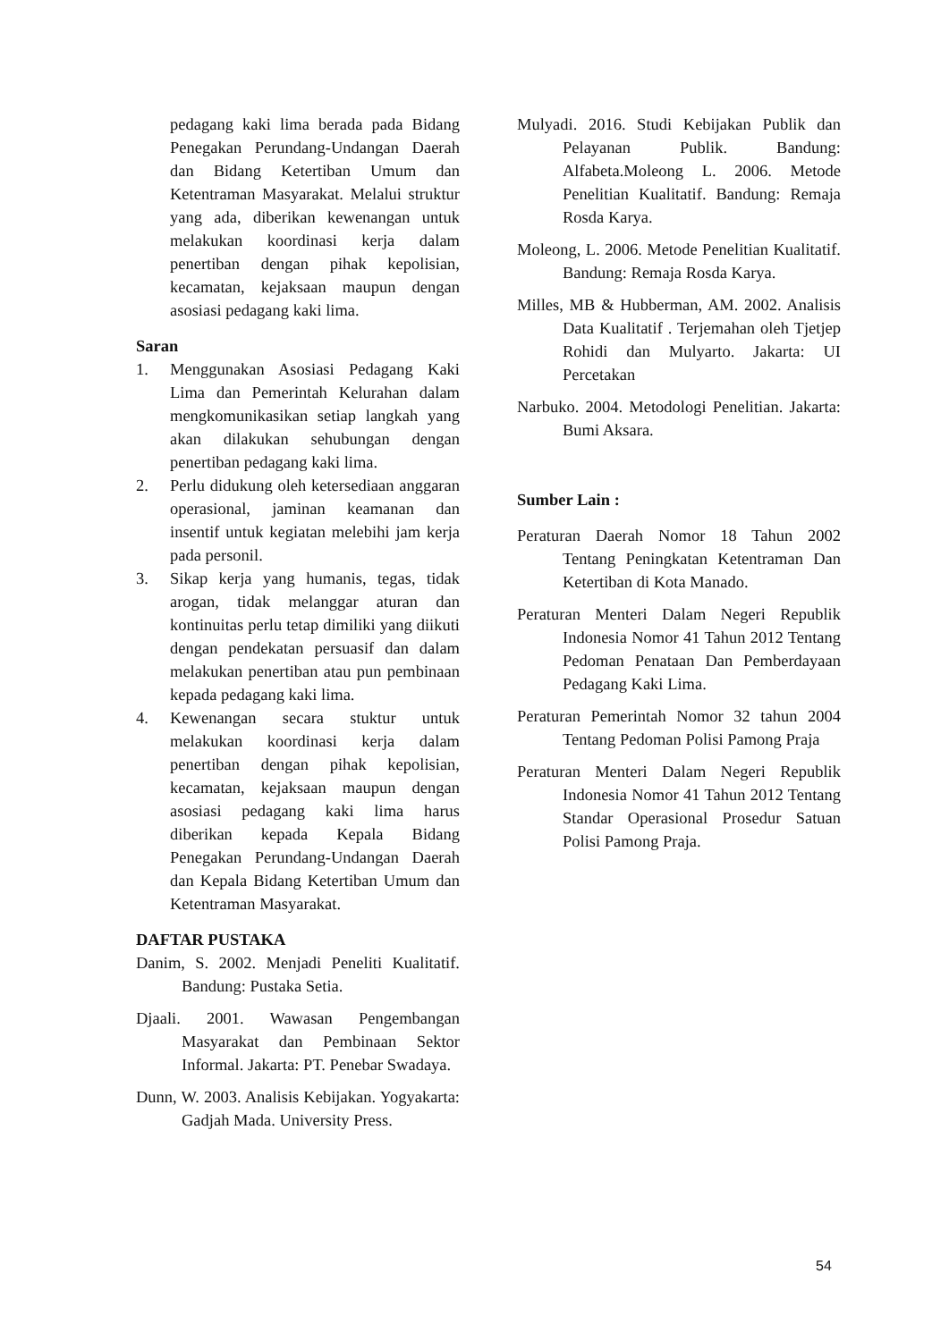pedagang kaki lima berada pada Bidang Penegakan Perundang-Undangan Daerah dan Bidang Ketertiban Umum dan Ketentraman Masyarakat. Melalui struktur yang ada, diberikan kewenangan untuk melakukan koordinasi kerja dalam penertiban dengan pihak kepolisian, kecamatan, kejaksaan maupun dengan asosiasi pedagang kaki lima.
Saran
1. Menggunakan Asosiasi Pedagang Kaki Lima dan Pemerintah Kelurahan dalam mengkomunikasikan setiap langkah yang akan dilakukan sehubungan dengan penertiban pedagang kaki lima.
2. Perlu didukung oleh ketersediaan anggaran operasional, jaminan keamanan dan insentif untuk kegiatan melebihi jam kerja pada personil.
3. Sikap kerja yang humanis, tegas, tidak arogan, tidak melanggar aturan dan kontinuitas perlu tetap dimiliki yang diikuti dengan pendekatan persuasif dan dalam melakukan penertiban atau pun pembinaan kepada pedagang kaki lima.
4. Kewenangan secara stuktur untuk melakukan koordinasi kerja dalam penertiban dengan pihak kepolisian, kecamatan, kejaksaan maupun dengan asosiasi pedagang kaki lima harus diberikan kepada Kepala Bidang Penegakan Perundang-Undangan Daerah dan Kepala Bidang Ketertiban Umum dan Ketentraman Masyarakat.
DAFTAR PUSTAKA
Danim, S. 2002. Menjadi Peneliti Kualitatif. Bandung: Pustaka Setia.
Djaali. 2001. Wawasan Pengembangan Masyarakat dan Pembinaan Sektor Informal. Jakarta: PT. Penebar Swadaya.
Dunn, W. 2003. Analisis Kebijakan. Yogyakarta: Gadjah Mada. University Press.
Mulyadi. 2016. Studi Kebijakan Publik dan Pelayanan Publik. Bandung: Alfabeta.Moleong L. 2006. Metode Penelitian Kualitatif. Bandung: Remaja Rosda Karya.
Moleong, L. 2006. Metode Penelitian Kualitatif. Bandung: Remaja Rosda Karya.
Milles, MB & Hubberman, AM. 2002. Analisis Data Kualitatif . Terjemahan oleh Tjetjep Rohidi dan Mulyarto. Jakarta: UI Percetakan
Narbuko. 2004. Metodologi Penelitian. Jakarta: Bumi Aksara.
Sumber Lain :
Peraturan Daerah Nomor 18 Tahun 2002 Tentang Peningkatan Ketentraman Dan Ketertiban di Kota Manado.
Peraturan Menteri Dalam Negeri Republik Indonesia Nomor 41 Tahun 2012 Tentang Pedoman Penataan Dan Pemberdayaan Pedagang Kaki Lima.
Peraturan Pemerintah Nomor 32 tahun 2004 Tentang Pedoman Polisi Pamong Praja
Peraturan Menteri Dalam Negeri Republik Indonesia Nomor 41 Tahun 2012 Tentang Standar Operasional Prosedur Satuan Polisi Pamong Praja.
54